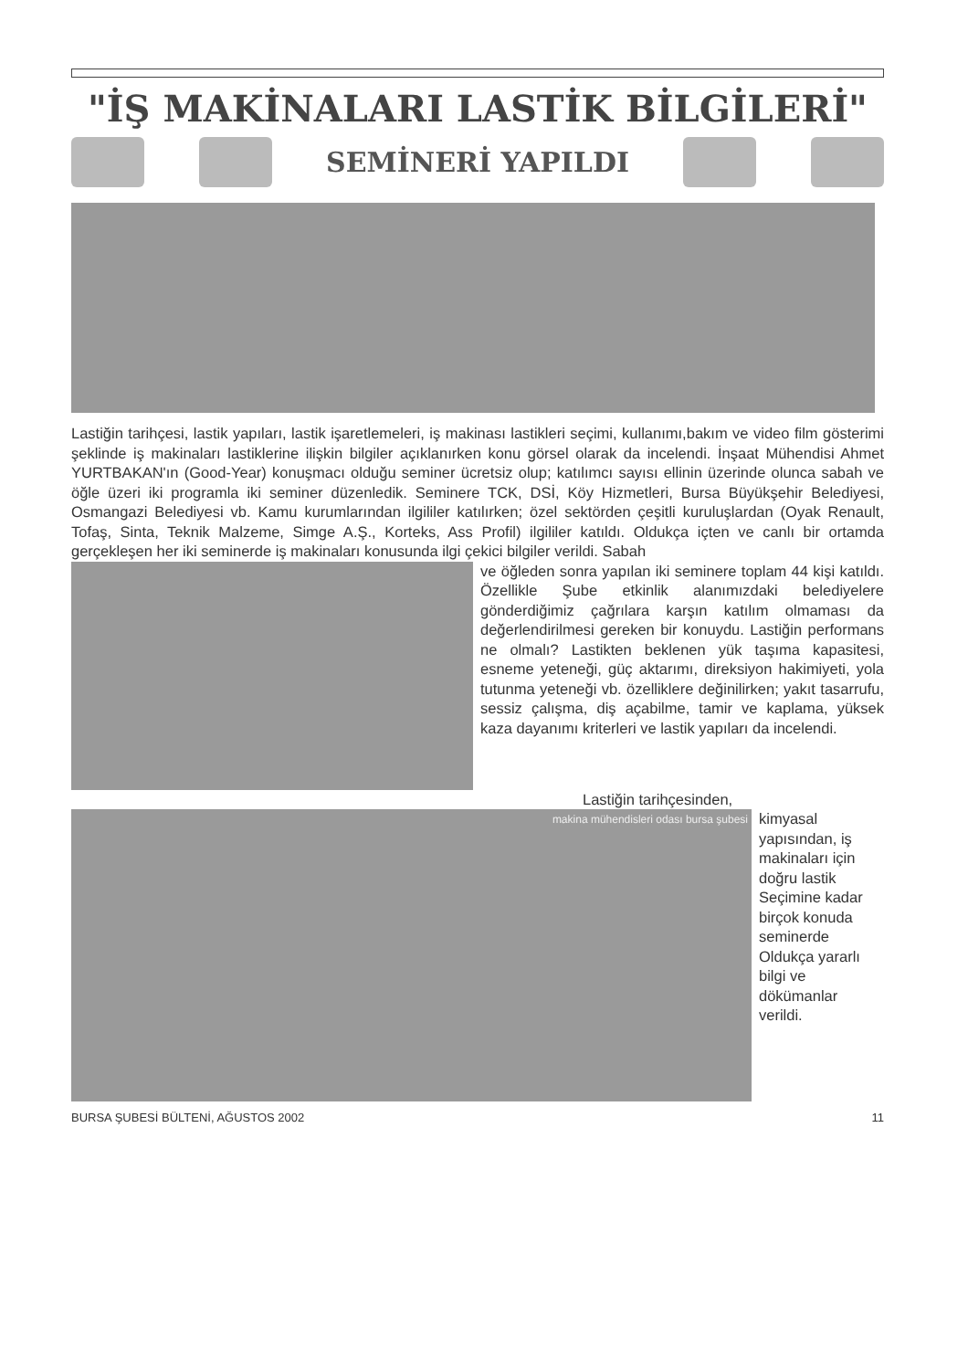"İŞ MAKİNALARI LASTİK BİLGİLERİ"
SEMİNERİ YAPILDI
Lastiğin tarihçesi, lastik yapıları, lastik işaretlemeleri, iş makinası lastikleri seçimi, kullanımı,bakım ve video film gösterimi şeklinde iş makinaları lastiklerine ilişkin bilgiler açıklanırken konu görsel olarak da incelendi. İnşaat Mühendisi Ahmet YURTBAKAN'ın (Good-Year) konuşmacı olduğu seminer ücretsiz olup; katılımcı sayısı ellinin üzerinde olunca sabah ve öğle üzeri iki programla iki seminer düzenledik. Seminere TCK, DSİ, Köy Hizmetleri, Bursa Büyükşehir Belediyesi, Osmangazi Belediyesi vb. Kamu kurumlarından ilgililer katılırken; özel sektörden çeşitli kuruluşlardan (Oyak Renault, Tofaş, Sinta, Teknik Malzeme, Simge A.Ş., Korteks, Ass Profil) ilgililer katıldı. Oldukça içten ve canlı bir ortamda gerçekleşen her iki seminerde iş makinaları konusunda ilgi çekici bilgiler verildi. Sabah
ve öğleden sonra yapılan iki seminere toplam 44 kişi katıldı. Özellikle Şube etkinlik alanımızdaki belediyelere gönderdiğimiz çağrılara karşın katılım olmaması da değerlendirilmesi gereken bir konuydu. Lastiğin performans ne olmalı? Lastikten beklenen yük taşıma kapasitesi, esneme yeteneği, güç aktarımı, direksiyon hakimiyeti, yola tutunma yeteneği vb. özelliklere değinilirken; yakıt tasarrufu, sessiz çalışma, diş açabilme, tamir ve kaplama, yüksek kaza dayanımı kriterleri ve lastik yapıları da incelendi.
Lastiğin tarihçesinden,
makina mühendisleri odası bursa şubesi
kimyasal yapısından, iş makinaları için doğru lastik Seçimine kadar birçok konuda seminerde Oldukça yararlı bilgi ve dökümanlar verildi.
BURSA ŞUBESİ BÜLTENİ, AĞUSTOS 2002 11